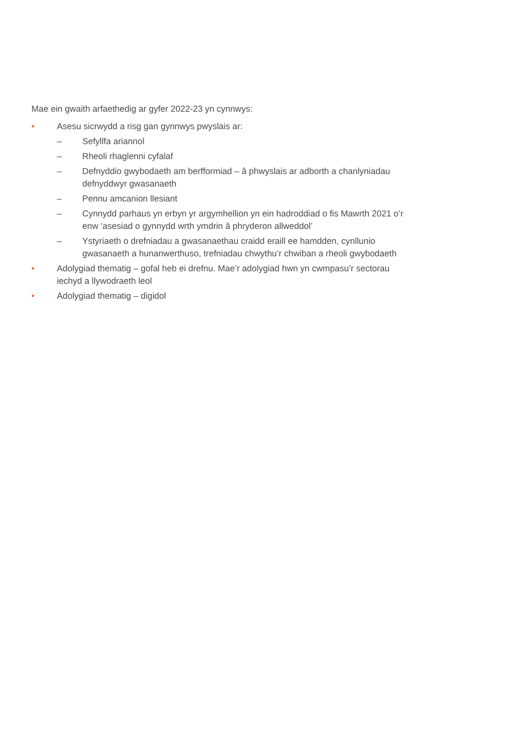Mae ein gwaith arfaethedig ar gyfer 2022-23 yn cynnwys:
• Asesu sicrwydd a risg gan gynnwys pwyslais ar:
– Sefyllfa ariannol
– Rheoli rhaglenni cyfalaf
– Defnyddio gwybodaeth am berfformiad – â phwyslais ar adborth a chanlyniadau defnyddwyr gwasanaeth
– Pennu amcanion llesiant
– Cynnydd parhaus yn erbyn yr argymhellion yn ein hadroddiad o fis Mawrth 2021 o’r enw ‘asesiad o gynnydd wrth ymdrin â phryderon allweddol’
– Ystyriaeth o drefniadau a gwasanaethau craidd eraill ee hamdden, cynllunio gwasanaeth a hunanwerthuso, trefniadau chwythu’r chwiban a rheoli gwybodaeth
• Adolygiad thematig – gofal heb ei drefnu. Mae’r adolygiad hwn yn cwmpasu’r sectorau iechyd a llywodraeth leol
• Adolygiad thematig – digidol